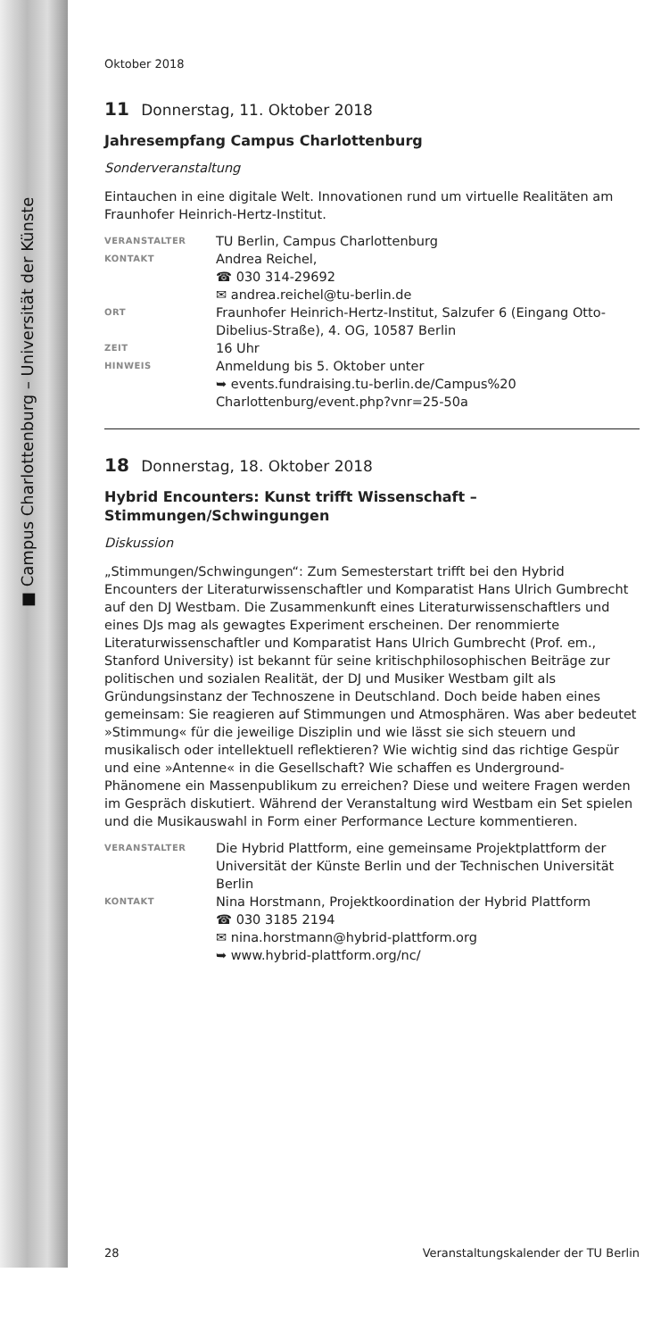■ Campus Charlottenburg – Universität der Künste
Oktober 2018
11 Donnerstag, 11. Oktober 2018
Jahresempfang Campus Charlottenburg
Sonderveranstaltung
Eintauchen in eine digitale Welt. Innovationen rund um virtuelle Realitäten am Fraunhofer Heinrich-Hertz-Institut.
| VERANSTALTER | TU Berlin, Campus Charlottenburg |
| KONTAKT | Andrea Reichel, ☎ 030 314-29692 ✉ andrea.reichel@tu-berlin.de |
| ORT | Fraunhofer Heinrich-Hertz-Institut, Salzufer 6 (Eingang Otto-Dibelius-Straße), 4. OG, 10587 Berlin |
| ZEIT | 16 Uhr |
| HINWEIS | Anmeldung bis 5. Oktober unter ➥ events.fundraising.tu-berlin.de/Campus%20 Charlottenburg/event.php?vnr=25-50a |
18 Donnerstag, 18. Oktober 2018
Hybrid Encounters: Kunst trifft Wissenschaft – Stimmungen/Schwingungen
Diskussion
„Stimmungen/Schwingungen“: Zum Semesterstart trifft bei den Hybrid Encounters der Literaturwissenschaftler und Komparatist Hans Ulrich Gumbrecht auf den DJ Westbam. Die Zusammenkunft eines Literaturwissenschaftlers und eines DJs mag als gewagtes Experiment erscheinen. Der renommierte Literaturwissenschaftler und Komparatist Hans Ulrich Gumbrecht (Prof. em., Stanford University) ist bekannt für seine kritischphilosophischen Beiträge zur politischen und sozialen Realität, der DJ und Musiker Westbam gilt als Gründungsinstanz der Technoszene in Deutschland. Doch beide haben eines gemeinsam: Sie reagieren auf Stimmungen und Atmosphären. Was aber bedeutet »Stimmung« für die jeweilige Disziplin und wie lässt sie sich steuern und musikalisch oder intellektuell reflektieren? Wie wichtig sind das richtige Gespür und eine »Antenne« in die Gesellschaft? Wie schaffen es Underground-Phänomene ein Massenpublikum zu erreichen? Diese und weitere Fragen werden im Gespräch diskutiert. Während der Veranstaltung wird Westbam ein Set spielen und die Musikauswahl in Form einer Performance Lecture kommentieren.
| VERANSTALTER | Die Hybrid Plattform, eine gemeinsame Projektplattform der Universität der Künste Berlin und der Technischen Universität Berlin |
| KONTAKT | Nina Horstmann, Projektkoordination der Hybrid Plattform ☎ 030 3185 2194 ✉ nina.horstmann@hybrid-plattform.org ➥ www.hybrid-plattform.org/nc/ |
28 Veranstaltungskalender der TU Berlin